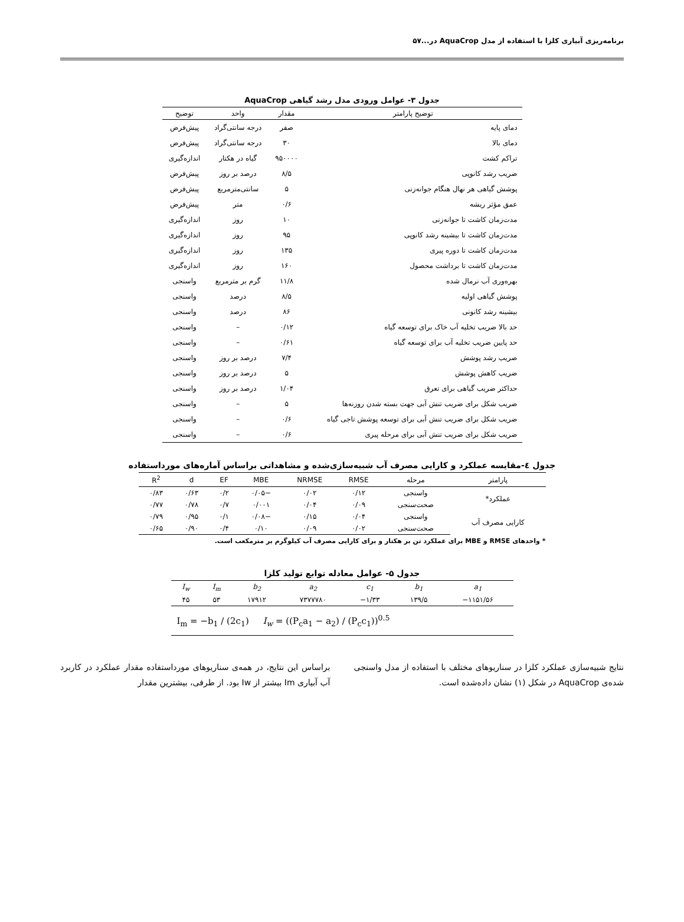برنامه‌ریزی آبیاری کلزا با استفاده از مدل AquaCrop در...۵۷
جدول ۳- عوامل ورودی مدل رشد گیاهی AquaCrop
| توضیح پارامتر | مقدار | واحد | توضیح |
| --- | --- | --- | --- |
| دمای پایه | صفر | درجه سانتی‌گراد | پیش‌فرض |
| دمای بالا | ۳۰ | درجه سانتی‌گراد | پیش‌فرض |
| تراکم کشت | ۹۵۰۰۰۰ | گیاه در هکتار | اندازه‌گیری |
| ضریب رشد کانوپی | ۸/۵ | درصد بر روز | پیش‌فرض |
| پوشش گیاهی هر نهال هنگام جوانه‌زنی | ۵ | سانتی‌مترمربع | پیش‌فرض |
| عمق مؤثر ریشه | ۰/۶ | متر | پیش‌فرض |
| مدت‌زمان کاشت تا جوانه‌زنی | ۱۰ | روز | اندازه‌گیری |
| مدت‌زمان کاشت تا بیشینه رشد کانوپی | ۹۵ | روز | اندازه‌گیری |
| مدت‌زمان کاشت تا دوره پیری | ۱۳۵ | روز | اندازه‌گیری |
| مدت‌زمان کاشت تا برداشت محصول | ۱۶۰ | روز | اندازه‌گیری |
| بهره‌وری آب نرمال شده | ۱۱/۸ | گرم بر مترمربع | واسنجی |
| پوشش گیاهی اولیه | ۸/۵ | درصد | واسنجی |
| بیشینه رشد کانونی | ۸۶ | درصد | واسنجی |
| حد بالا ضریب تخلیه آب خاک برای توسعه گیاه | ۰/۱۲ | – | واسنجی |
| حد پایین ضریب تخلیه آب برای توسعه گیاه | ۰/۶۱ | – | واسنجی |
| ضریب رشد پوشش | ۷/۴ | درصد بر روز | واسنجی |
| ضریب کاهش پوشش | ۵ | درصد بر روز | واسنجی |
| حداکثر ضریب گیاهی برای تعرق | ۱/۰۴ | درصد بر روز | واسنجی |
| ضریب شکل برای ضریب تنش آبی جهت بسته شدن روزنه‌ها | ۵ | – | واسنجی |
| ضریب شکل برای ضریب تنش آبی برای توسعه پوشش تاجی گیاه | ۰/۶ | – | واسنجی |
| ضریب شکل برای ضریب تنش آبی برای مرحله پیری | ۰/۶ | – | واسنجی |
جدول ٤-مقایسه عملکرد و کارایی مصرف آب شبیه‌سازی‌شده و مشاهداتی براساس آماره‌های مورداستفاده
| پارامتر | مرحله | RMSE | NRMSE | MBE | EF | d | R<sup>2</sup> |
| --- | --- | --- | --- | --- | --- | --- | --- |
| عملکرد* | واسنجی | ۰/۱۲ | ۰/۰۲ | −۰/۰۵ | ۰/۲ | ۰/۶۳ | ۰/۸۳ |
| | صحت‌سنجی | ۰/۰۹ | ۰/۰۴ | ۰/۰۰۱ | ۰/۷ | ۰/۷۸ | ۰/۷۷ |
| کارایی مصرف آب | واسنجی | ۰/۰۴ | ۰/۱۵ | −۰/۰۸ | ۰/۱ | ۰/۹۵ | ۰/۷۹ |
| | صحت‌سنجی | ۰/۰۲ | ۰/۰۹ | ۰/۱۰ | ۰/۴ | ۰/۹۰ | ۰/۶۵ |
* واحدهای RMSE و MBE برای عملکرد تن بر هکتار و برای کارایی مصرف آب کیلوگرم بر مترمکعب است.
جدول ۵- عوامل معادله توابع تولید کلزا
| I<sub>w</sub> | I<sub>m</sub> | b<sub>2</sub> | a<sub>2</sub> | c<sub>1</sub> | b<sub>1</sub> | a<sub>1</sub> |
| --- | --- | --- | --- | --- | --- | --- |
| ۴۵ | ۵۳ | ۱۷۹۱۲ | ۷۳۷۷۷۸۰ | −۱/۳۳ | ۱۳۹/۵ | −۱۱۵۱/۵۶ |
| I<sub>m</sub> = −b<sub>1</sub> / (2c<sub>1</sub>) I<sub>w</sub> = ((P<sub>c</sub>a<sub>1</sub> − a<sub>2</sub>) / (P<sub>c</sub>c<sub>1</sub>))<sup>0.5</sup> | | | | | | |
نتایج شبیه‌سازی عملکرد کلزا در سناریوهای مختلف با استفاده از مدل واسنجی شده‌ی AquaCrop در شکل (۱) نشان داده‌شده است.
براساس این نتایج، در همه‌ی سناریوهای مورداستفاده مقدار عملکرد در کاربرد آب آبیاری Im بیشتر از Iw بود. از طرفی، بیشترین مقدار